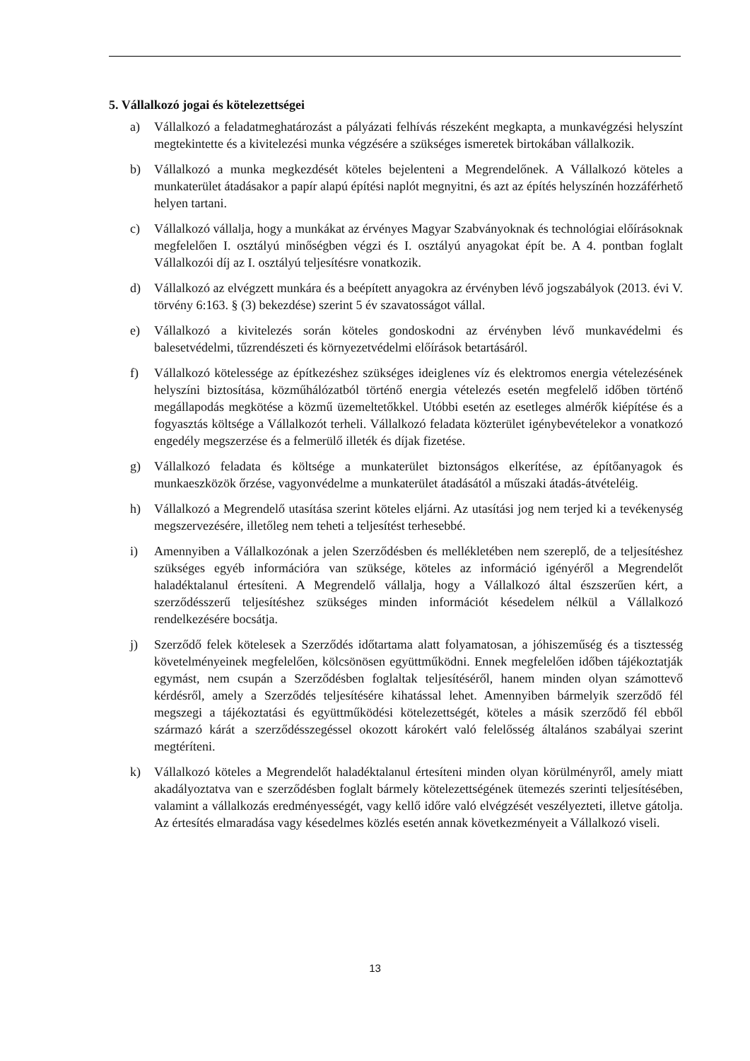5. Vállalkozó jogai és kötelezettségei
a) Vállalkozó a feladatmeghatározást a pályázati felhívás részeként megkapta, a munkavégzési helyszínt megtekintette és a kivitelezési munka végzésére a szükséges ismeretek birtokában vállalkozik.
b) Vállalkozó a munka megkezdését köteles bejelenteni a Megrendelőnek. A Vállalkozó köteles a munkaterület átadásakor a papír alapú építési naplót megnyitni, és azt az építés helyszínén hozzáférhető helyen tartani.
c) Vállalkozó vállalja, hogy a munkákat az érvényes Magyar Szabványoknak és technológiai előírásoknak megfelelően I. osztályú minőségben végzi és I. osztályú anyagokat épít be. A 4. pontban foglalt Vállalkozói díj az I. osztályú teljesítésre vonatkozik.
d) Vállalkozó az elvégzett munkára és a beépített anyagokra az érvényben lévő jogszabályok (2013. évi V. törvény 6:163. § (3) bekezdése) szerint 5 év szavatosságot vállal.
e) Vállalkozó a kivitelezés során köteles gondoskodni az érvényben lévő munkavédelmi és balesetvédelmi, tűzrendészeti és környezetvédelmi előírások betartásáról.
f) Vállalkozó kötelessége az építkezéshez szükséges ideiglenes víz és elektromos energia vételezésének helyszíni biztosítása, közműhálózatból történő energia vételezés esetén megfelelő időben történő megállapodás megkötése a közmű üzemeltetőkkel. Utóbbi esetén az esetleges almérők kiépítése és a fogyasztás költsége a Vállalkozót terheli. Vállalkozó feladata közterület igénybevételekor a vonatkozó engedély megszerzése és a felmerülő illeték és díjak fizetése.
g) Vállalkozó feladata és költsége a munkaterület biztonságos elkerítése, az építőanyagok és munkaeszközök őrzése, vagyonvédelme a munkaterület átadásától a műszaki átadás-átvételéig.
h) Vállalkozó a Megrendelő utasítása szerint köteles eljárni. Az utasítási jog nem terjed ki a tevékenység megszervezésére, illetőleg nem teheti a teljesítést terhesebbé.
i) Amennyiben a Vállalkozónak a jelen Szerződésben és mellékletében nem szereplő, de a teljesítéshez szükséges egyéb információra van szüksége, köteles az információ igényéről a Megrendelőt haladéktalanul értesíteni. A Megrendelő vállalja, hogy a Vállalkozó által észszerűen kért, a szerződésszerű teljesítéshez szükséges minden információt késedelem nélkül a Vállalkozó rendelkezésére bocsátja.
j) Szerződő felek kötelesek a Szerződés időtartama alatt folyamatosan, a jóhiszeműség és a tisztesség követelményeinek megfelelően, kölcsönösen együttműködni. Ennek megfelelően időben tájékoztatják egymást, nem csupán a Szerződésben foglaltak teljesítéséről, hanem minden olyan számottevő kérdésről, amely a Szerződés teljesítésére kihatással lehet. Amennyiben bármelyik szerződő fél megszegi a tájékoztatási és együttműködési kötelezettségét, köteles a másik szerződő fél ebből származó kárát a szerződésszegéssel okozott károkért való felelősség általános szabályai szerint megtéríteni.
k) Vállalkozó köteles a Megrendelőt haladéktalanul értesíteni minden olyan körülményről, amely miatt akadályoztatva van e szerződésben foglalt bármely kötelezettségének ütemezés szerinti teljesítésében, valamint a vállalkozás eredményességét, vagy kellő időre való elvégzését veszélyezteti, illetve gátolja. Az értesítés elmaradása vagy késedelmes közlés esetén annak következményeit a Vállalkozó viseli.
13